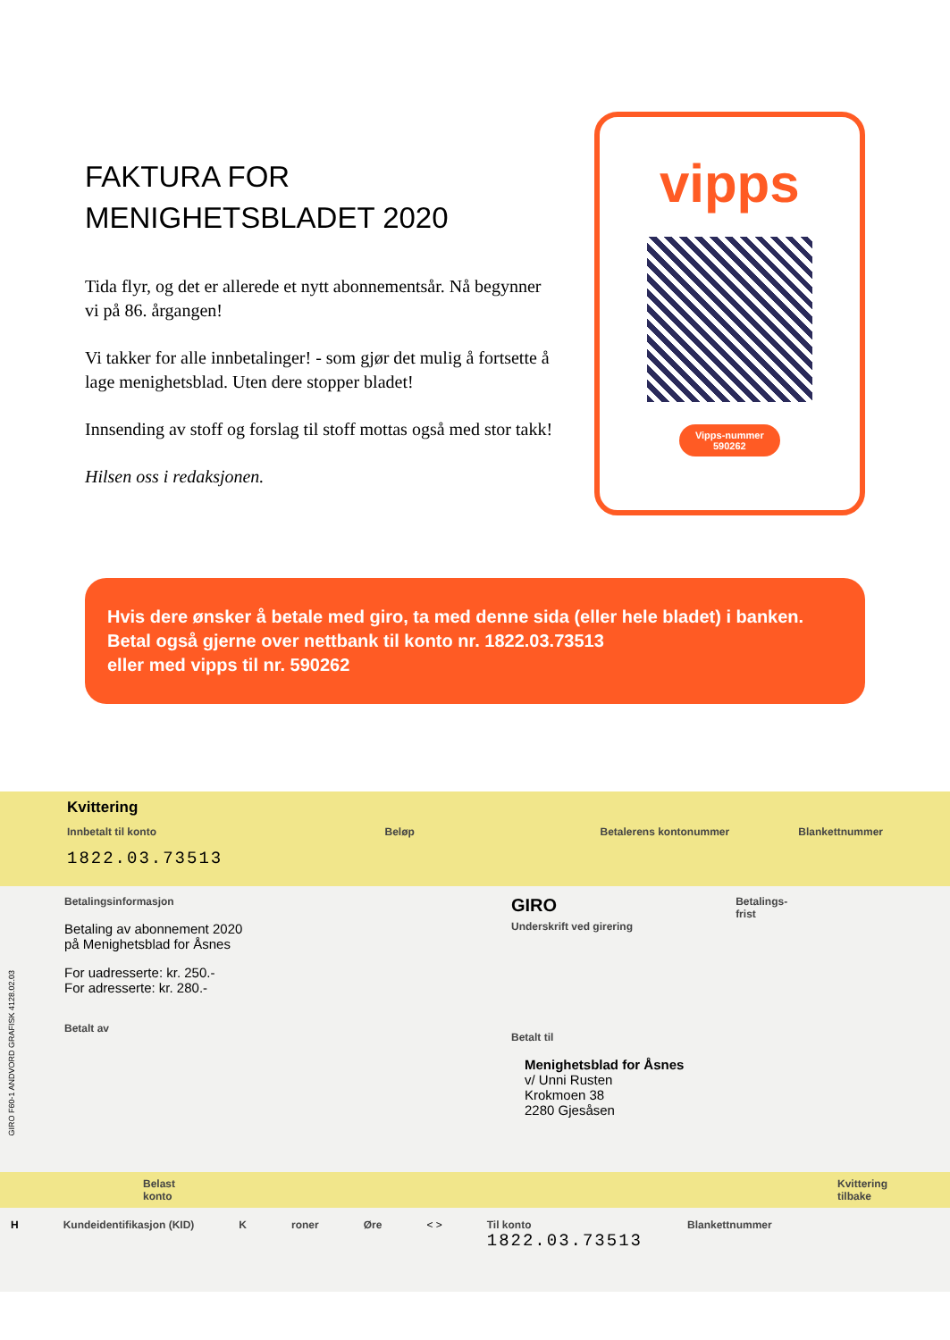FAKTURA FOR
MENIGHETSBLADET 2020
Tida flyr, og det er allerede et nytt abonnementsår. Nå begynner vi på 86. årgangen!
Vi takker for alle innbetalinger! - som gjør det mulig å fortsette å lage menighetsblad. Uten dere stopper bladet!
Innsending av stoff og forslag til stoff mottas også med stor takk!
Hilsen oss i redaksjonen.
vipps
Vipps-nummer
590262
Hvis dere ønsker å betale med giro, ta med denne sida (eller hele bladet) i banken.
Betal også gjerne over nettbank til konto nr. 1822.03.73513
eller med vipps til nr. 590262
Kvittering
Innbetalt til konto
1822.03.73513
Beløp Betalerens kontonummer Blankettnummer
Betalingsinformasjon
Betaling av abonnement 2020
på Menighetsblad for Åsnes
For uadresserte: kr. 250.-
For adresserte: kr. 280.-
Betalt av
GIRO Betalings-
frist
Underskrift ved girering
Betalt til
Menighetsblad for Åsnes
v/ Unni Rusten
Krokmoen 38
2280 Gjesåsen
Belast
konto Kvittering
tilbake
H Kundeidentifikasjon (KID) K roner Øre < > Til konto
1822.03.73513
Blankettnummer
GIRO F60-1 ANDVORD GRAFISK 4128.02.03